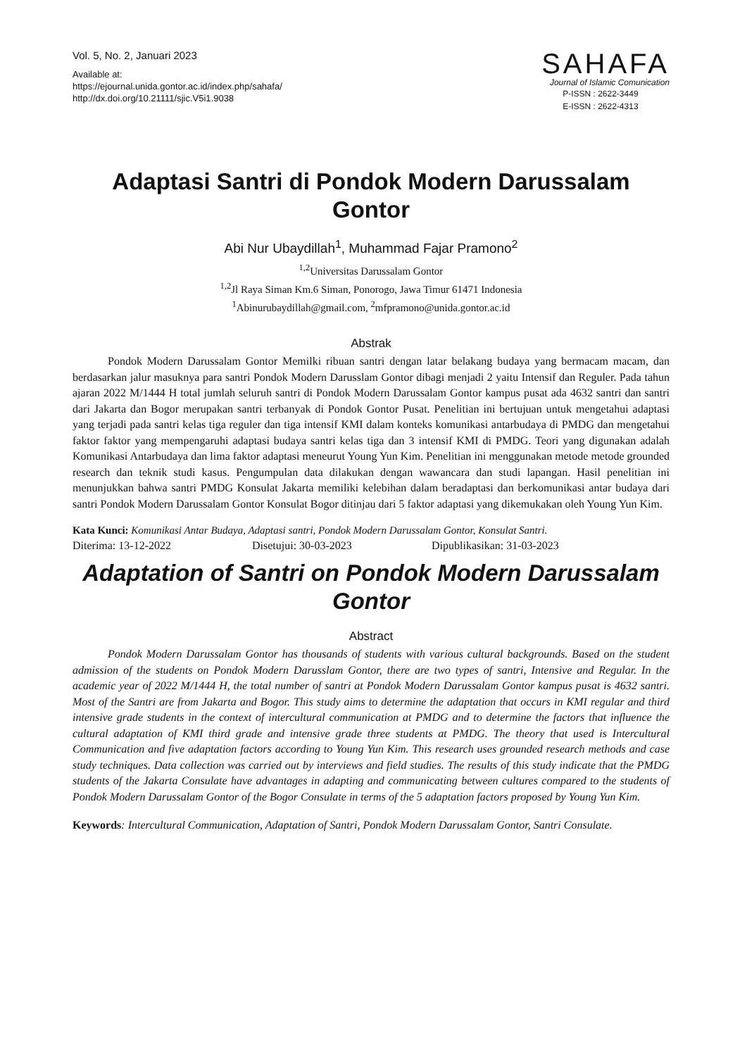Vol. 5, No. 2, Januari 2023
Available at:
https://ejournal.unida.gontor.ac.id/index.php/sahafa/
http://dx.doi.org/10.21111/sjic.V5i1.9038
SAHAFA
Journal of Islamic Comunication
P-ISSN : 2622-3449
E-ISSN : 2622-4313
Adaptasi Santri di Pondok Modern Darussalam Gontor
Abi Nur Ubaydillah<sup>1</sup>, Muhammad Fajar Pramono<sup>2</sup>
<sup>1,2</sup>Universitas Darussalam Gontor
<sup>1,2</sup>Jl Raya Siman Km.6 Siman, Ponorogo, Jawa Timur 61471 Indonesia
<sup>1</sup> Abinurubaydillah@gmail.com, <sup>2</sup>mfpramono@unida.gontor.ac.id
Abstrak
Pondok Modern Darussalam Gontor Memilki ribuan santri dengan latar belakang budaya yang bermacam macam, dan berdasarkan jalur masuknya para santri Pondok Modern Darusslam Gontor dibagi menjadi 2 yaitu Intensif dan Reguler. Pada tahun ajaran 2022 M/1444 H total jumlah seluruh santri di Pondok Modern Darussalam Gontor kampus pusat ada 4632 santri dan santri dari Jakarta dan Bogor merupakan santri terbanyak di Pondok Gontor Pusat. Penelitian ini bertujuan untuk mengetahui adaptasi yang terjadi pada santri kelas tiga reguler dan tiga intensif KMI dalam konteks komunikasi antarbudaya di PMDG dan mengetahui faktor faktor yang mempengaruhi adaptasi budaya santri kelas tiga dan 3 intensif KMI di PMDG. Teori yang digunakan adalah Komunikasi Antarbudaya dan lima faktor adaptasi meneurut Young Yun Kim. Penelitian ini menggunakan metode metode grounded research dan teknik studi kasus. Pengumpulan data dilakukan dengan wawancara dan studi lapangan. Hasil penelitian ini menunjukkan bahwa santri PMDG Konsulat Jakarta memiliki kelebihan dalam beradaptasi dan berkomunikasi antar budaya dari santri Pondok Modern Darussalam Gontor Konsulat Bogor ditinjau dari 5 faktor adaptasi yang dikemukakan oleh Young Yun Kim.
Kata Kunci: Komunikasi Antar Budaya, Adaptasi santri, Pondok Modern Darussalam Gontor, Konsulat Santri.
Diterima: 13-12-2022 Disetujui: 30-03-2023 Dipublikasikan: 31-03-2023
Adaptation of Santri on Pondok Modern Darussalam Gontor
Abstract
Pondok Modern Darussalam Gontor has thousands of students with various cultural backgrounds. Based on the student admission of the students on Pondok Modern Darusslam Gontor, there are two types of santri, Intensive and Regular. In the academic year of 2022 M/1444 H, the total number of santri at Pondok Modern Darussalam Gontor kampus pusat is 4632 santri. Most of the Santri are from Jakarta and Bogor. This study aims to determine the adaptation that occurs in KMI regular and third intensive grade students in the context of intercultural communication at PMDG and to determine the factors that influence the cultural adaptation of KMI third grade and intensive grade three students at PMDG. The theory that used is Intercultural Communication and five adaptation factors according to Young Yun Kim. This research uses grounded research methods and case study techniques. Data collection was carried out by interviews and field studies. The results of this study indicate that the PMDG students of the Jakarta Consulate have advantages in adapting and communicating between cultures compared to the students of Pondok Modern Darussalam Gontor of the Bogor Consulate in terms of the 5 adaptation factors proposed by Young Yun Kim.
Keywords: Intercultural Communication, Adaptation of Santri, Pondok Modern Darussalam Gontor, Santri Consulate.